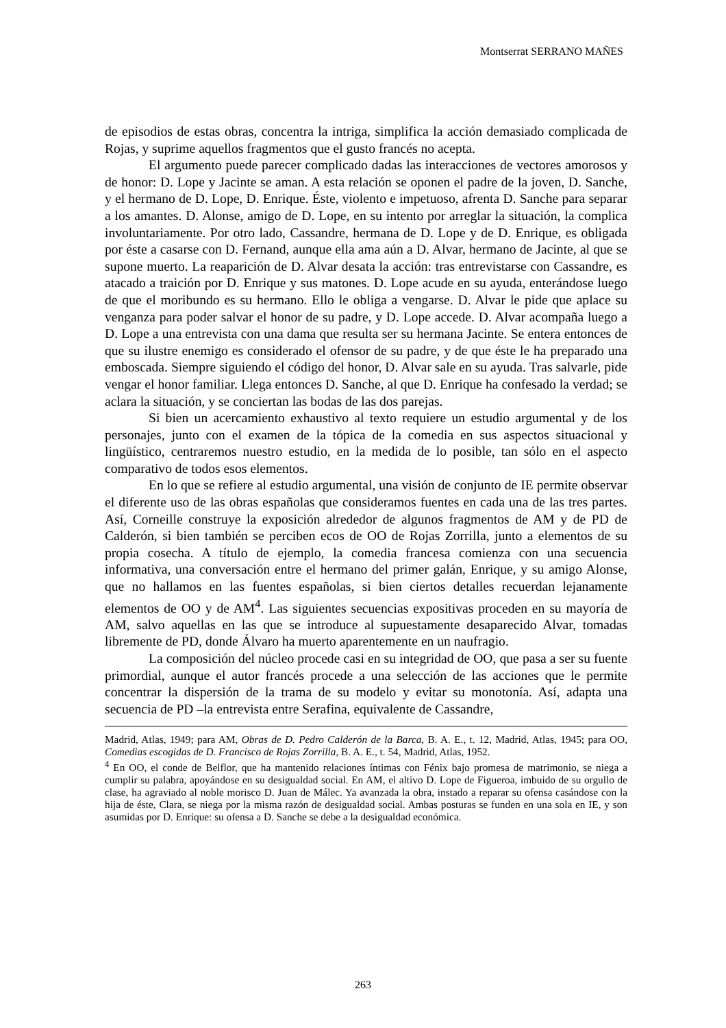Montserrat SERRANO MAÑES
de episodios de estas obras, concentra la intriga, simplifica la acción demasiado complicada de Rojas, y suprime aquellos fragmentos que el gusto francés no acepta.
El argumento puede parecer complicado dadas las interacciones de vectores amorosos y de honor: D. Lope y Jacinte se aman. A esta relación se oponen el padre de la joven, D. Sanche, y el hermano de D. Lope, D. Enrique. Éste, violento e impetuoso, afrenta D. Sanche para separar a los amantes. D. Alonse, amigo de D. Lope, en su intento por arreglar la situación, la complica involuntariamente. Por otro lado, Cassandre, hermana de D. Lope y de D. Enrique, es obligada por éste a casarse con D. Fernand, aunque ella ama aún a D. Alvar, hermano de Jacinte, al que se supone muerto. La reaparición de D. Alvar desata la acción: tras entrevistarse con Cassandre, es atacado a traición por D. Enrique y sus matones. D. Lope acude en su ayuda, enterándose luego de que el moribundo es su hermano. Ello le obliga a vengarse. D. Alvar le pide que aplace su venganza para poder salvar el honor de su padre, y D. Lope accede. D. Alvar acompaña luego a D. Lope a una entrevista con una dama que resulta ser su hermana Jacinte. Se entera entonces de que su ilustre enemigo es considerado el ofensor de su padre, y de que éste le ha preparado una emboscada. Siempre siguiendo el código del honor, D. Alvar sale en su ayuda. Tras salvarle, pide vengar el honor familiar. Llega entonces D. Sanche, al que D. Enrique ha confesado la verdad; se aclara la situación, y se conciertan las bodas de las dos parejas.
Si bien un acercamiento exhaustivo al texto requiere un estudio argumental y de los personajes, junto con el examen de la tópica de la comedia en sus aspectos situacional y lingüístico, centraremos nuestro estudio, en la medida de lo posible, tan sólo en el aspecto comparativo de todos esos elementos.
En lo que se refiere al estudio argumental, una visión de conjunto de IE permite observar el diferente uso de las obras españolas que consideramos fuentes en cada una de las tres partes. Así, Corneille construye la exposición alrededor de algunos fragmentos de AM y de PD de Calderón, si bien también se perciben ecos de OO de Rojas Zorrilla, junto a elementos de su propia cosecha. A título de ejemplo, la comedia francesa comienza con una secuencia informativa, una conversación entre el hermano del primer galán, Enrique, y su amigo Alonse, que no hallamos en las fuentes españolas, si bien ciertos detalles recuerdan lejanamente elementos de OO y de AM<sup>4</sup>. Las siguientes secuencias expositivas proceden en su mayoría de AM, salvo aquellas en las que se introduce al supuestamente desaparecido Alvar, tomadas libremente de PD, donde Álvaro ha muerto aparentemente en un naufragio.
La composición del núcleo procede casi en su integridad de OO, que pasa a ser su fuente primordial, aunque el autor francés procede a una selección de las acciones que le permite concentrar la dispersión de la trama de su modelo y evitar su monotonía. Así, adapta una secuencia de PD –la entrevista entre Serafina, equivalente de Cassandre,
Madrid, Atlas, 1949; para AM, Obras de D. Pedro Calderón de la Barca, B. A. E., t. 12, Madrid, Atlas, 1945; para OO, Comedias escogidas de D. Francisco de Rojas Zorrilla, B. A. E., t. 54, Madrid, Atlas, 1952.
<sup>4</sup> En OO, el conde de Belflor, que ha mantenido relaciones íntimas con Fénix bajo promesa de matrimonio, se niega a cumplir su palabra, apoyándose en su desigualdad social. En AM, el altivo D. Lope de Figueroa, imbuido de su orgullo de clase, ha agraviado al noble morisco D. Juan de Málec. Ya avanzada la obra, instado a reparar su ofensa casándose con la hija de éste, Clara, se niega por la misma razón de desigualdad social. Ambas posturas se funden en una sola en IE, y son asumidas por D. Enrique: su ofensa a D. Sanche se debe a la desigualdad económica.
263